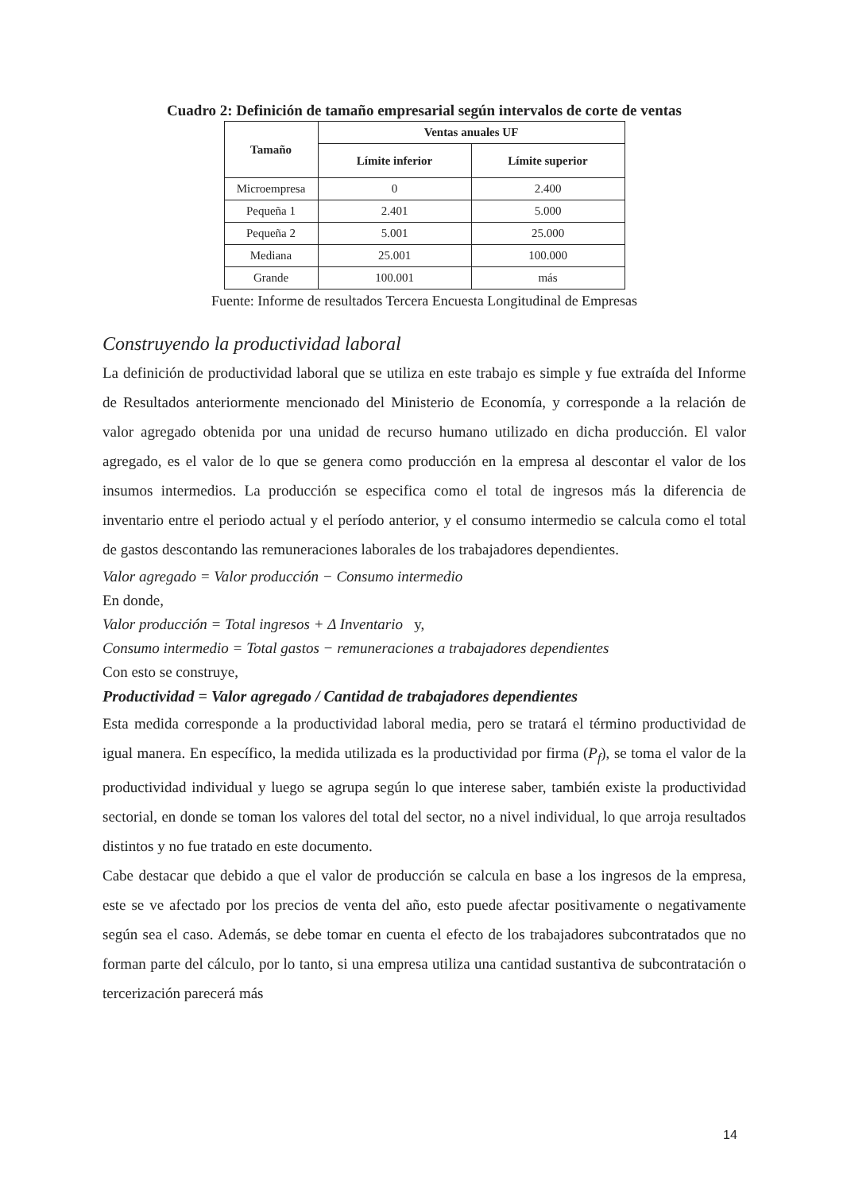Cuadro 2: Definición de tamaño empresarial según intervalos de corte de ventas
| Tamaño | Ventas anuales UF | |
| --- | --- | --- |
| | Límite inferior | Límite superior |
| Microempresa | 0 | 2.400 |
| Pequeña 1 | 2.401 | 5.000 |
| Pequeña 2 | 5.001 | 25.000 |
| Mediana | 25.001 | 100.000 |
| Grande | 100.001 | más |
Fuente: Informe de resultados Tercera Encuesta Longitudinal de Empresas
Construyendo la productividad laboral
La definición de productividad laboral que se utiliza en este trabajo es simple y fue extraída del Informe de Resultados anteriormente mencionado del Ministerio de Economía, y corresponde a la relación de valor agregado obtenida por una unidad de recurso humano utilizado en dicha producción. El valor agregado, es el valor de lo que se genera como producción en la empresa al descontar el valor de los insumos intermedios. La producción se especifica como el total de ingresos más la diferencia de inventario entre el periodo actual y el período anterior, y el consumo intermedio se calcula como el total de gastos descontando las remuneraciones laborales de los trabajadores dependientes.
Valor agregado = Valor producción − Consumo intermedio
En donde,
Valor producción = Total ingresos + Δ Inventario y,
Consumo intermedio = Total gastos − remuneraciones a trabajadores dependientes
Con esto se construye,
Productividad = Valor agregado / Cantidad de trabajadores dependientes
Esta medida corresponde a la productividad laboral media, pero se tratará el término productividad de igual manera. En específico, la medida utilizada es la productividad por firma (P<sub>f</sub>), se toma el valor de la productividad individual y luego se agrupa según lo que interese saber, también existe la productividad sectorial, en donde se toman los valores del total del sector, no a nivel individual, lo que arroja resultados distintos y no fue tratado en este documento.
Cabe destacar que debido a que el valor de producción se calcula en base a los ingresos de la empresa, este se ve afectado por los precios de venta del año, esto puede afectar positivamente o negativamente según sea el caso. Además, se debe tomar en cuenta el efecto de los trabajadores subcontratados que no forman parte del cálculo, por lo tanto, si una empresa utiliza una cantidad sustantiva de subcontratación o tercerización parecerá más
14